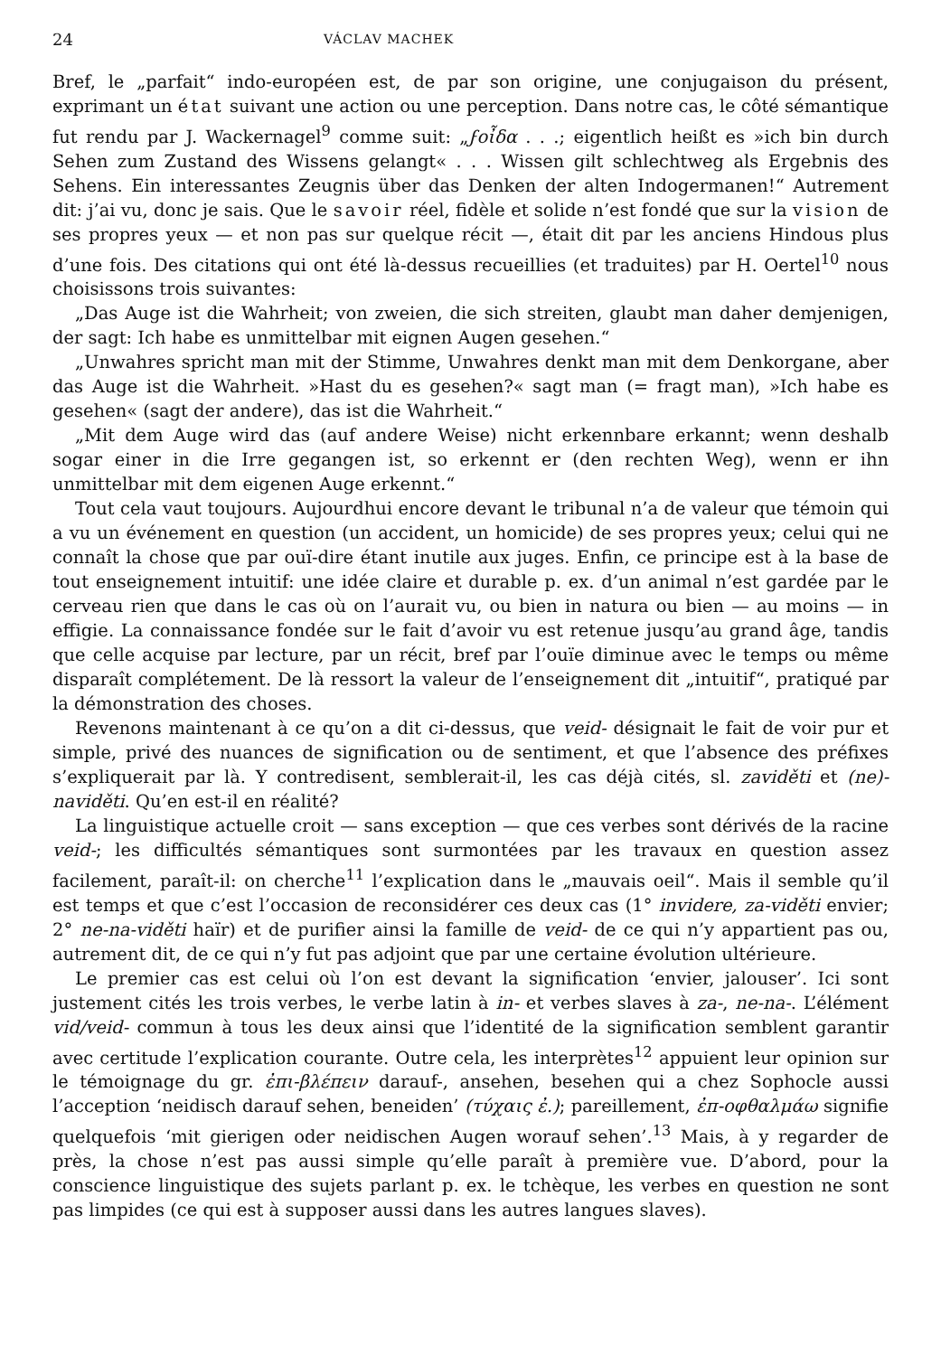24 VÁCLAV MACHEK
Bref, le „parfait“ indo-européen est, de par son origine, une conjugaison du présent, exprimant un état suivant une action ou une perception. Dans notre cas, le côté sémantique fut rendu par J. Wackernagel<sup>9</sup> comme suit: „ϝοἶδα . . .; eigentlich heißt es »ich bin durch Sehen zum Zustand des Wissens gelangt« . . . Wissen gilt schlechtweg als Ergebnis des Sehens. Ein interessantes Zeugnis über das Denken der alten Indogermanen!“ Autrement dit: j’ai vu, donc je sais. Que le savoir réel, fidèle et solide n’est fondé que sur la vision de ses propres yeux — et non pas sur quelque récit —, était dit par les anciens Hindous plus d’une fois. Des citations qui ont été là-dessus recueillies (et traduites) par H. Oertel<sup>10</sup> nous choisissons trois suivantes:
„Das Auge ist die Wahrheit; von zweien, die sich streiten, glaubt man daher demjenigen, der sagt: Ich habe es unmittelbar mit eignen Augen gesehen.“
„Unwahres spricht man mit der Stimme, Unwahres denkt man mit dem Denkorgane, aber das Auge ist die Wahrheit. »Hast du es gesehen?« sagt man (= fragt man), »Ich habe es gesehen« (sagt der andere), das ist die Wahrheit.“
„Mit dem Auge wird das (auf andere Weise) nicht erkennbare erkannt; wenn deshalb sogar einer in die Irre gegangen ist, so erkennt er (den rechten Weg), wenn er ihn unmittelbar mit dem eigenen Auge erkennt.“
Tout cela vaut toujours. Aujourdhui encore devant le tribunal n’a de valeur que témoin qui a vu un événement en question (un accident, un homicide) de ses propres yeux; celui qui ne connaît la chose que par ouï-dire étant inutile aux juges. Enfin, ce principe est à la base de tout enseignement intuitif: une idée claire et durable p. ex. d’un animal n’est gardée par le cerveau rien que dans le cas où on l’aurait vu, ou bien in natura ou bien — au moins — in effigie. La connaissance fondée sur le fait d’avoir vu est retenue jusqu’au grand âge, tandis que celle acquise par lecture, par un récit, bref par l’ouïe diminue avec le temps ou même disparaît complétement. De là ressort la valeur de l’enseignement dit „intuitif“, pratiqué par la démonstration des choses.
Revenons maintenant à ce qu’on a dit ci-dessus, que veid- désignait le fait de voir pur et simple, privé des nuances de signification ou de sentiment, et que l’absence des préfixes s’expliquerait par là. Y contredisent, semblerait-il, les cas déjà cités, sl. zaviděti et (ne)-naviděti. Qu’en est-il en réalité?
La linguistique actuelle croit — sans exception — que ces verbes sont dérivés de la racine veid-; les difficultés sémantiques sont surmontées par les travaux en question assez facilement, paraît-il: on cherche<sup>11</sup> l’explication dans le „mauvais oeil“. Mais il semble qu’il est temps et que c’est l’occasion de reconsidérer ces deux cas (1° invidere, za-viděti envier; 2° ne-na-viděti haïr) et de purifier ainsi la famille de veid- de ce qui n’y appartient pas ou, autrement dit, de ce qui n’y fut pas adjoint que par une certaine évolution ultérieure.
Le premier cas est celui où l’on est devant la signification ‘envier, jalouser’. Ici sont justement cités les trois verbes, le verbe latin à in- et verbes slaves à za-, ne-na-. L’élément vid/veid- commun à tous les deux ainsi que l’identité de la signification semblent garantir avec certitude l’explication courante. Outre cela, les interprètes<sup>12</sup> appuient leur opinion sur le témoignage du gr. ἐπι-βλέπειν darauf-, ansehen, besehen qui a chez Sophocle aussi l’acception ‘neidisch darauf sehen, beneiden’ (τύχαις ἐ.); pareillement, ἐπ-οφθαλμάω signifie quelquefois ‘mit gierigen oder neidischen Augen worauf sehen’.<sup>13</sup> Mais, à y regarder de près, la chose n’est pas aussi simple qu’elle paraît à première vue. D’abord, pour la conscience linguistique des sujets parlant p. ex. le tchèque, les verbes en question ne sont pas limpides (ce qui est à supposer aussi dans les autres langues slaves).